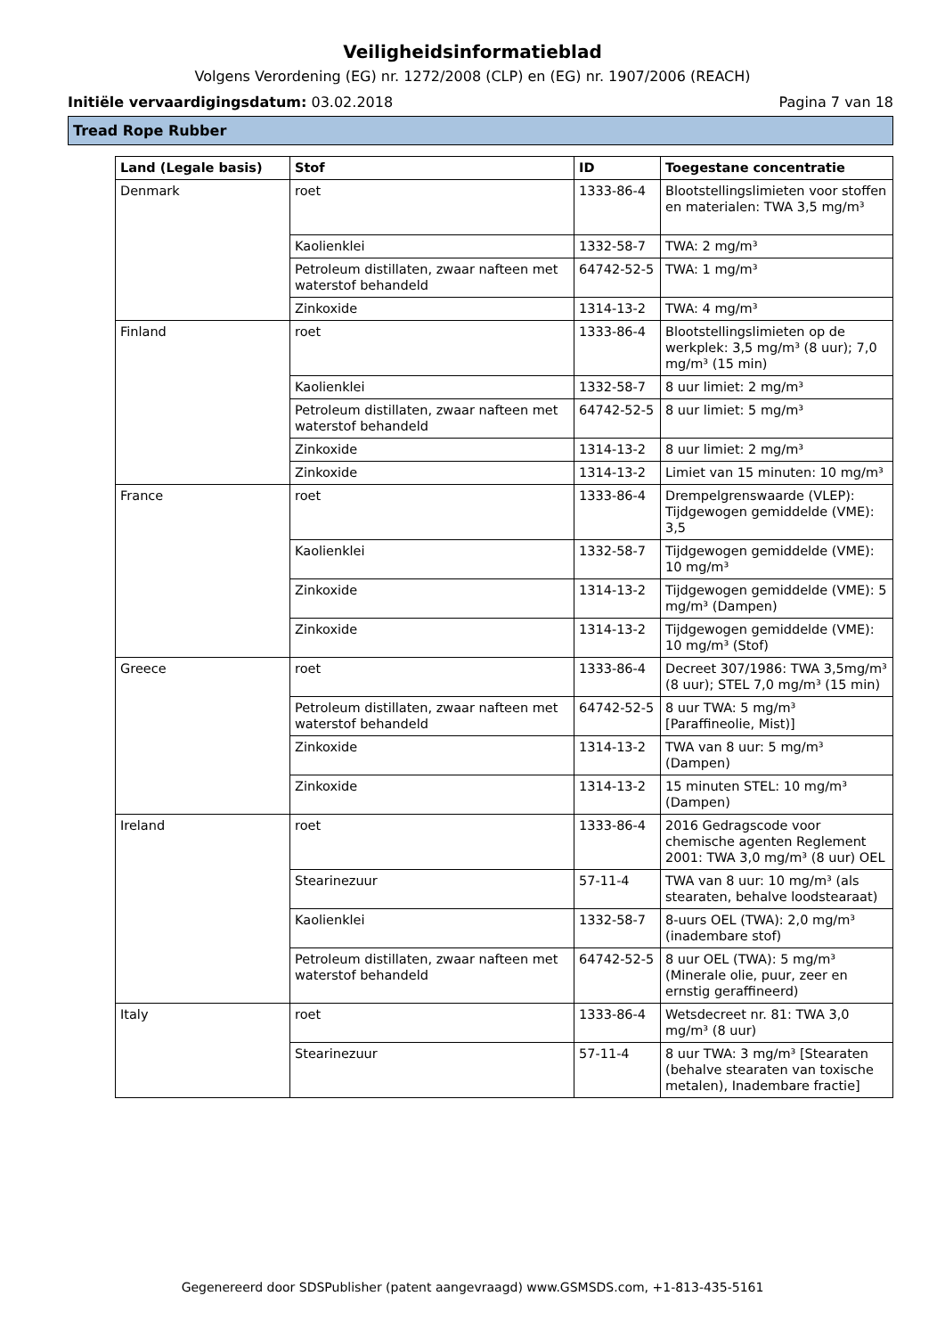Veiligheidsinformatieblad
Volgens Verordening (EG) nr. 1272/2008 (CLP) en (EG) nr. 1907/2006 (REACH)
Initiële vervaardigingsdatum: 03.02.2018 Pagina 7 van 18
Tread Rope Rubber
| Land (Legale basis) | Stof | ID | Toegestane concentratie |
| --- | --- | --- | --- |
| Denmark | roet | 1333-86-4 | Blootstellingslimieten voor stoffen en materialen: TWA 3,5 mg/m³ |
| | Kaolienklei | 1332-58-7 | TWA: 2 mg/m³ |
| | Petroleum distillaten, zwaar nafteen met waterstof behandeld | 64742-52-5 | TWA: 1 mg/m³ |
| | Zinkoxide | 1314-13-2 | TWA: 4 mg/m³ |
| Finland | roet | 1333-86-4 | Blootstellingslimieten op de werkplek: 3,5 mg/m³ (8 uur); 7,0 mg/m³ (15 min) |
| | Kaolienklei | 1332-58-7 | 8 uur limiet: 2 mg/m³ |
| | Petroleum distillaten, zwaar nafteen met waterstof behandeld | 64742-52-5 | 8 uur limiet: 5 mg/m³ |
| | Zinkoxide | 1314-13-2 | 8 uur limiet: 2 mg/m³ |
| | Zinkoxide | 1314-13-2 | Limiet van 15 minuten: 10 mg/m³ |
| France | roet | 1333-86-4 | Drempelgrenswaarde (VLEP): Tijdgewogen gemiddelde (VME): 3,5 |
| | Kaolienklei | 1332-58-7 | Tijdgewogen gemiddelde (VME): 10 mg/m³ |
| | Zinkoxide | 1314-13-2 | Tijdgewogen gemiddelde (VME): 5 mg/m³ (Dampen) |
| | Zinkoxide | 1314-13-2 | Tijdgewogen gemiddelde (VME): 10 mg/m³ (Stof) |
| Greece | roet | 1333-86-4 | Decreet 307/1986: TWA 3,5mg/m³ (8 uur); STEL 7,0 mg/m³ (15 min) |
| | Petroleum distillaten, zwaar nafteen met waterstof behandeld | 64742-52-5 | 8 uur TWA: 5 mg/m³ [Paraffineolie, Mist)] |
| | Zinkoxide | 1314-13-2 | TWA van 8 uur: 5 mg/m³ (Dampen) |
| | Zinkoxide | 1314-13-2 | 15 minuten STEL: 10 mg/m³ (Dampen) |
| Ireland | roet | 1333-86-4 | 2016 Gedragscode voor chemische agenten Reglement 2001: TWA 3,0 mg/m³ (8 uur) OEL |
| | Stearinezuur | 57-11-4 | TWA van 8 uur: 10 mg/m³ (als stearaten, behalve loodstearaat) |
| | Kaolienklei | 1332-58-7 | 8-uurs OEL (TWA): 2,0 mg/m³ (inadembare stof) |
| | Petroleum distillaten, zwaar nafteen met waterstof behandeld | 64742-52-5 | 8 uur OEL (TWA): 5 mg/m³ (Minerale olie, puur, zeer en ernstig geraffineerd) |
| Italy | roet | 1333-86-4 | Wetsdecreet nr. 81: TWA 3,0 mg/m³ (8 uur) |
| | Stearinezuur | 57-11-4 | 8 uur TWA: 3 mg/m³ [Stearaten (behalve stearaten van toxische metalen), Inadembare fractie] |
Gegenereerd door SDSPublisher (patent aangevraagd) www.GSMSDS.com, +1-813-435-5161